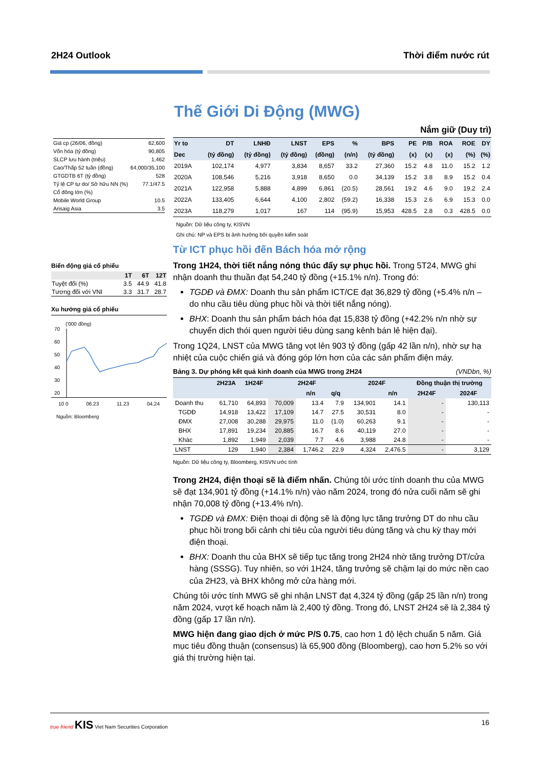2H24 Outlook Thời điểm nước rút
| Giá cp (26/06, đồng) | 62,600 |
| Vốn hóa (tỷ đồng) | 90,805 |
| SLCP lưu hành (triệu) | 1,462 |
| Cao/Thấp 52 tuần (đồng) | 64,000/35,100 |
| GTGDTB 6T (tỷ đồng) | 528 |
| Tỷ lệ CP tự do/ Sở hữu NN (%) | 77.1/47.5 |
| Cổ đông lớn (%) | |
| Mobile World Group | 10.5 |
| Arisaig Asia | 3.5 |
Biến động giá cổ phiếu
| | 1T | 6T | 12T |
| Tuyệt đối (%) | 3.5 | 44.9 | 41.8 |
| Tương đối với VNI | 3.3 | 31.7 | 28.7 |
Xu hướng giá cổ phiếu
('000 đồng)
70
60
50
40
30
20
10 0 06.23 11.23 04.24
Nguồn: Bloomberg
Thế Giới Di Động (MWG)
Nắm giữ (Duy trì)
| Yr to | DT | LNHĐ | LNST | EPS | % | BPS | PE | P/B | ROA | ROE | DY |
| --- | --- | --- | --- | --- | --- | --- | --- | --- | --- | --- | --- |
| Dec | (tỷ đồng) | (tỷ đồng) | (tỷ đồng) | (đồng) | (n/n) | (tỷ đồng) | (x) | (x) | (x) | (%) | (%) |
| 2019A | 102,174 | 4,977 | 3,834 | 8,657 | 33.2 | 27,360 | 15.2 | 4.8 | 11.0 | 15.2 | 1.2 |
| 2020A | 108,546 | 5,216 | 3,918 | 8,650 | 0.0 | 34,139 | 15.2 | 3.8 | 8.9 | 15.2 | 0.4 |
| 2021A | 122,958 | 5,888 | 4,899 | 6,861 | (20.5) | 28,561 | 19.2 | 4.6 | 9.0 | 19.2 | 2.4 |
| 2022A | 133,405 | 6,644 | 4,100 | 2,802 | (59.2) | 16,338 | 15.3 | 2.6 | 6.9 | 15.3 | 0.0 |
| 2023A | 118,279 | 1,017 | 167 | 114 | (95.9) | 15,953 | 428.5 | 2.8 | 0.3 | 428.5 | 0.0 |
Nguồn: Dữ liệu công ty, KISVN
Ghi chú: NP và EPS bị ảnh hưởng bởi quyền kiểm soát
Từ ICT phục hồi đến Bách hóa mở rộng
Trong 1H24, thời tiết nắng nóng thúc đẩy sự phục hồi. Trong 5T24, MWG ghi nhận doanh thu thuần đạt 54,240 tỷ đồng (+15.1% n/n). Trong đó:
TGDĐ và ĐMX: Doanh thu sản phẩm ICT/CE đạt 36,829 tỷ đồng (+5.4% n/n – do nhu cầu tiêu dùng phục hồi và thời tiết nắng nóng).
BHX: Doanh thu sản phẩm bách hóa đạt 15,838 tỷ đồng (+42.2% n/n nhờ sự chuyển dịch thói quen người tiêu dùng sang kênh bán lẻ hiện đại).
Trong 1Q24, LNST của MWG tăng vọt lên 903 tỷ đồng (gấp 42 lần n/n), nhờ sự hạ nhiệt của cuộc chiến giá và đóng góp lớn hơn của các sản phẩm điện máy.
Bảng 3. Dự phóng kết quả kinh doanh của MWG trong 2H24 (VNDbn, %)
| | 2H23A | 1H24F | 2H24F | | | 2024F | | Đồng thuận thị trường | |
| --- | --- | --- | --- | --- | --- | --- | --- | --- | --- |
| | | | | n/n | q/q | | n/n | 2H24F | 2024F |
| Doanh thu | 61,710 | 64,893 | 70,009 | 13.4 | 7.9 | 134,901 | 14.1 | - | 130,113 |
| TGDĐ | 14,918 | 13,422 | 17,109 | 14.7 | 27.5 | 30,531 | 8.0 | - | - |
| ĐMX | 27,008 | 30,288 | 29,975 | 11.0 | (1.0) | 60,263 | 9.1 | - | - |
| BHX | 17,891 | 19,234 | 20,885 | 16.7 | 8.6 | 40,119 | 27.0 | - | - |
| Khác | 1,892 | 1,949 | 2,039 | 7.7 | 4.6 | 3,988 | 24.8 | - | - |
| LNST | 129 | 1,940 | 2,384 | 1,746.2 | 22.9 | 4,324 | 2,476.5 | - | 3,129 |
Nguồn: Dữ liệu công ty, Bloomberg, KISVN ước tính
Trong 2H24, điện thoại sẽ là điểm nhấn. Chúng tôi ước tính doanh thu của MWG sẽ đạt 134,901 tỷ đồng (+14.1% n/n) vào năm 2024, trong đó nửa cuối năm sẽ ghi nhận 70,008 tỷ đồng (+13.4% n/n).
TGDĐ và ĐMX: Điện thoại di động sẽ là động lực tăng trưởng DT do nhu cầu phục hồi trong bối cảnh chi tiêu của người tiêu dùng tăng và chu kỳ thay mới điện thoại.
BHX: Doanh thu của BHX sẽ tiếp tục tăng trong 2H24 nhờ tăng trưởng DT/cửa hàng (SSSG). Tuy nhiên, so với 1H24, tăng trưởng sẽ chậm lại do mức nền cao của 2H23, và BHX không mở cửa hàng mới.
Chúng tôi ước tính MWG sẽ ghi nhận LNST đạt 4,324 tỷ đồng (gấp 25 lần n/n) trong năm 2024, vượt kế hoạch năm là 2,400 tỷ đồng. Trong đó, LNST 2H24 sẽ là 2,384 tỷ đồng (gấp 17 lần n/n).
MWG hiện đang giao dịch ở mức P/S 0.75, cao hơn 1 độ lệch chuẩn 5 năm. Giá mục tiêu đồng thuận (consensus) là 65,900 đồng (Bloomberg), cao hơn 5.2% so với giá thị trường hiện tại.
true friend KIS Viet Nam Securities Corporation 16